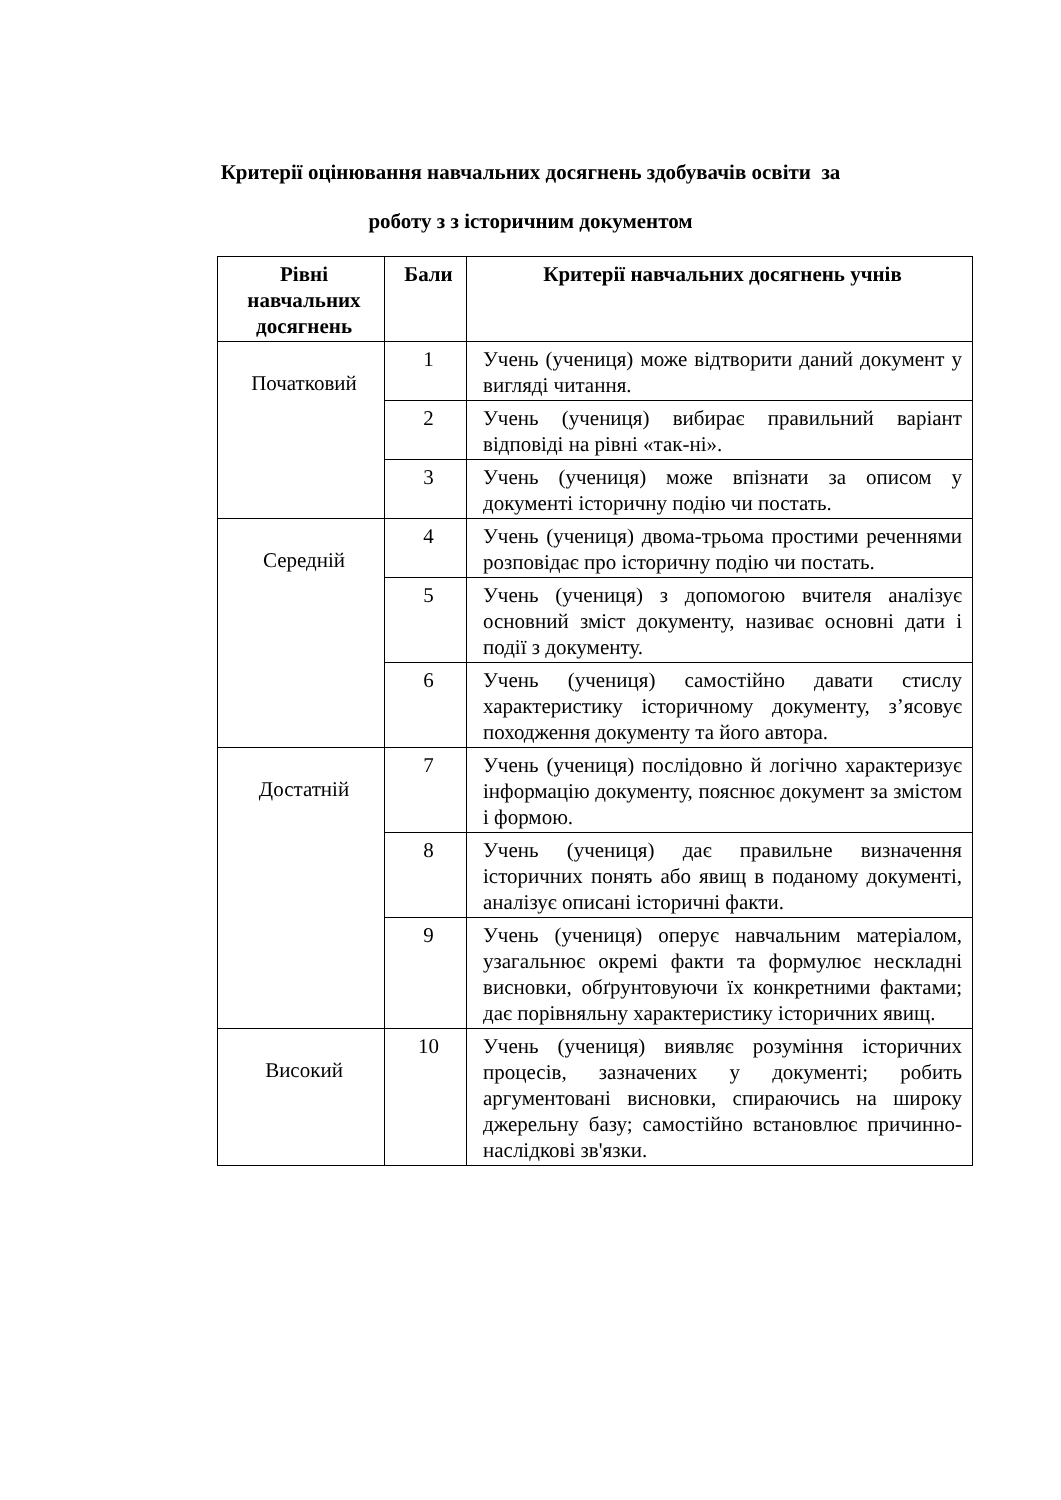Критерії оцінювання навчальних досягнень здобувачів освіти за
роботу з з історичним документом
| Рівні навчальних досягнень | Бали | Критерії навчальних досягнень учнів |
| --- | --- | --- |
| Початковий | 1 | Учень (учениця) може відтворити даний документ у вигляді читання. |
| | 2 | Учень (учениця) вибирає правильний варіант відповіді на рівні «так-ні». |
| | 3 | Учень (учениця) може впізнати за описом у документі історичну подію чи постать. |
| Середній | 4 | Учень (учениця) двома-трьома простими реченнями розповідає про історичну подію чи постать. |
| | 5 | Учень (учениця) з допомогою вчителя аналізує основний зміст документу, називає основні дати і події з документу. |
| | 6 | Учень (учениця) самостійно давати стислу характеристику історичному документу, з’ясовує походження документу та його автора. |
| Достатній | 7 | Учень (учениця) послідовно й логічно характеризує інформацію документу, пояснює документ за змістом і формою. |
| | 8 | Учень (учениця) дає правильне визначення історичних понять або явищ в поданому документі, аналізує описані історичні факти. |
| | 9 | Учень (учениця) оперує навчальним матеріалом, узагальнює окремі факти та формулює нескладні висновки, обґрунтовуючи їх конкретними фактами; дає порівняльну характеристику історичних явищ. |
| Високий | 10 | Учень (учениця) виявляє розуміння історичних процесів, зазначених у документі; робить аргументовані висновки, спираючись на широку джерельну базу; самостійно встановлює причинно-наслідкові зв'язки. |